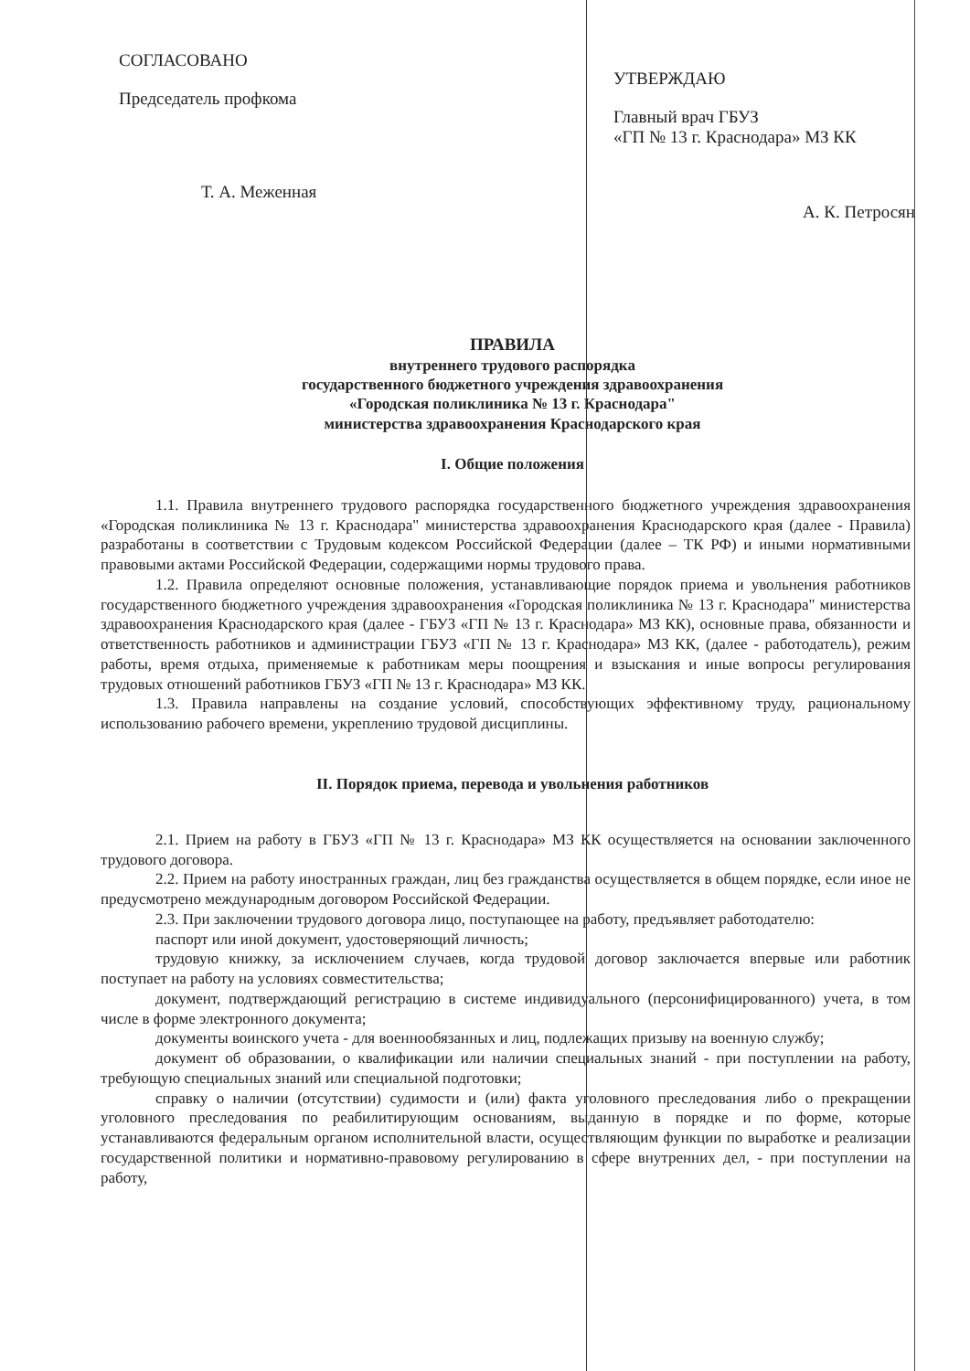СОГЛАСОВАНО
Председатель профкома
Т. А. Меженная
УТВЕРЖДАЮ
Главный врач ГБУЗ
«ГП № 13 г. Краснодара» МЗ КК
А. К. Петросян
ПРАВИЛА
внутреннего трудового распорядка
государственного бюджетного учреждения здравоохранения
«Городская поликлиника № 13 г. Краснодара"
министерства здравоохранения Краснодарского края
I. Общие положения
1.1. Правила внутреннего трудового распорядка государственного бюджетного учреждения здравоохранения «Городская поликлиника № 13 г. Краснодара" министерства здравоохранения Краснодарского края (далее - Правила) разработаны в соответствии с Трудовым кодексом Российской Федерации (далее – ТК РФ) и иными нормативными правовыми актами Российской Федерации, содержащими нормы трудового права.
1.2. Правила определяют основные положения, устанавливающие порядок приема и увольнения работников государственного бюджетного учреждения здравоохранения «Городская поликлиника № 13 г. Краснодара" министерства здравоохранения Краснодарского края (далее - ГБУЗ «ГП № 13 г. Краснодара» МЗ КК), основные права, обязанности и ответственность работников и администрации ГБУЗ «ГП № 13 г. Краснодара» МЗ КК, (далее - работодатель), режим работы, время отдыха, применяемые к работникам меры поощрения и взыскания и иные вопросы регулирования трудовых отношений работников ГБУЗ «ГП № 13 г. Краснодара» МЗ КК.
1.3. Правила направлены на создание условий, способствующих эффективному труду, рациональному использованию рабочего времени, укреплению трудовой дисциплины.
II. Порядок приема, перевода и увольнения работников
2.1. Прием на работу в ГБУЗ «ГП № 13 г. Краснодара» МЗ КК осуществляется на основании заключенного трудового договора.
2.2. Прием на работу иностранных граждан, лиц без гражданства осуществляется в общем порядке, если иное не предусмотрено международным договором Российской Федерации.
2.3. При заключении трудового договора лицо, поступающее на работу, предъявляет работодателю:
паспорт или иной документ, удостоверяющий личность;
трудовую книжку, за исключением случаев, когда трудовой договор заключается впервые или работник поступает на работу на условиях совместительства;
документ, подтверждающий регистрацию в системе индивидуального (персонифицированного) учета, в том числе в форме электронного документа;
документы воинского учета - для военнообязанных и лиц, подлежащих призыву на военную службу;
документ об образовании, о квалификации или наличии специальных знаний - при поступлении на работу, требующую специальных знаний или специальной подготовки;
справку о наличии (отсутствии) судимости и (или) факта уголовного преследования либо о прекращении уголовного преследования по реабилитирующим основаниям, выданную в порядке и по форме, которые устанавливаются федеральным органом исполнительной власти, осуществляющим функции по выработке и реализации государственной политики и нормативно-правовому регулированию в сфере внутренних дел, - при поступлении на работу,